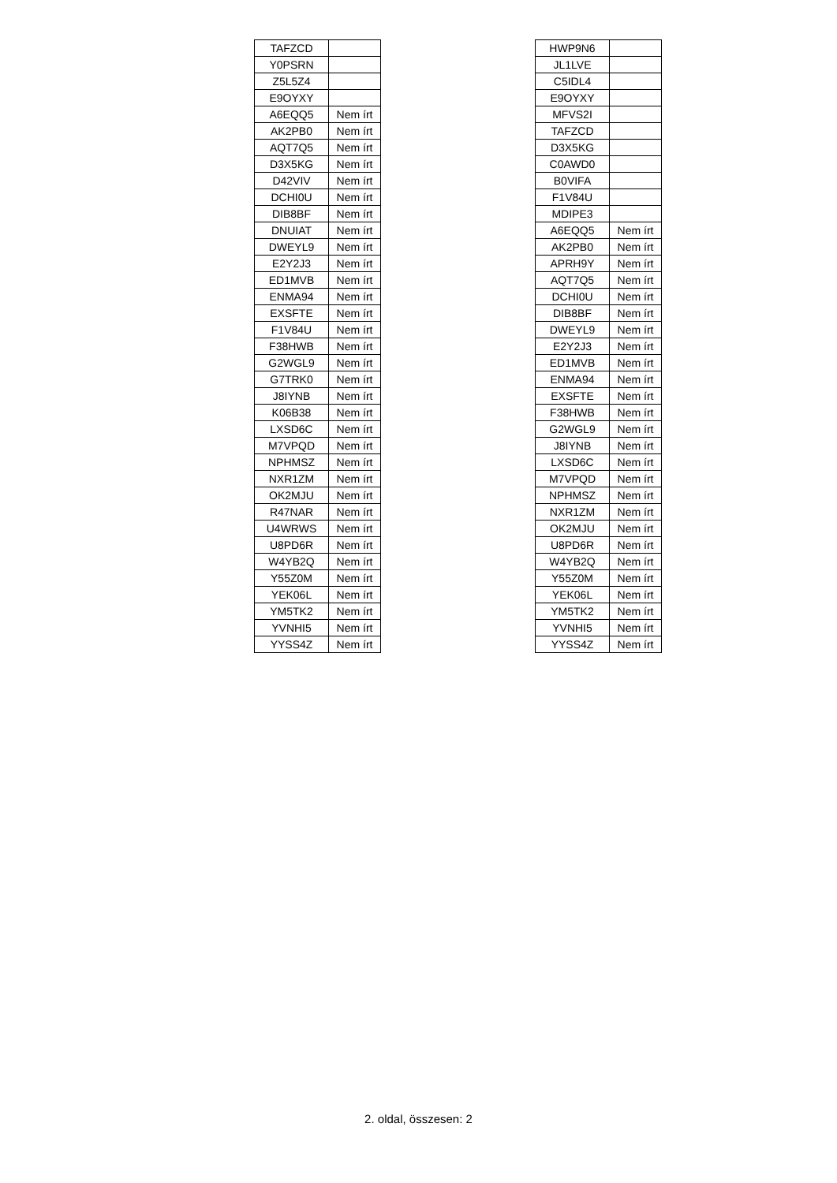| TAFZCD | |
| Y0PSRN | |
| Z5L5Z4 | |
| E9OYXY | |
| A6EQQ5 | Nem írt |
| AK2PB0 | Nem írt |
| AQT7Q5 | Nem írt |
| D3X5KG | Nem írt |
| D42VIV | Nem írt |
| DCHI0U | Nem írt |
| DIB8BF | Nem írt |
| DNUIAT | Nem írt |
| DWEYL9 | Nem írt |
| E2Y2J3 | Nem írt |
| ED1MVB | Nem írt |
| ENMA94 | Nem írt |
| EXSFTE | Nem írt |
| F1V84U | Nem írt |
| F38HWB | Nem írt |
| G2WGL9 | Nem írt |
| G7TRK0 | Nem írt |
| J8IYNB | Nem írt |
| K06B38 | Nem írt |
| LXSD6C | Nem írt |
| M7VPQD | Nem írt |
| NPHMSZ | Nem írt |
| NXR1ZM | Nem írt |
| OK2MJU | Nem írt |
| R47NAR | Nem írt |
| U4WRWS | Nem írt |
| U8PD6R | Nem írt |
| W4YB2Q | Nem írt |
| Y55Z0M | Nem írt |
| YEK06L | Nem írt |
| YM5TK2 | Nem írt |
| YVNHI5 | Nem írt |
| YYSS4Z | Nem írt |
| HWP9N6 | |
| JL1LVE | |
| C5IDL4 | |
| E9OYXY | |
| MFVS2I | |
| TAFZCD | |
| D3X5KG | |
| C0AWD0 | |
| B0VIFA | |
| F1V84U | |
| MDIPE3 | |
| A6EQQ5 | Nem írt |
| AK2PB0 | Nem írt |
| APRH9Y | Nem írt |
| AQT7Q5 | Nem írt |
| DCHI0U | Nem írt |
| DIB8BF | Nem írt |
| DWEYL9 | Nem írt |
| E2Y2J3 | Nem írt |
| ED1MVB | Nem írt |
| ENMA94 | Nem írt |
| EXSFTE | Nem írt |
| F38HWB | Nem írt |
| G2WGL9 | Nem írt |
| J8IYNB | Nem írt |
| LXSD6C | Nem írt |
| M7VPQD | Nem írt |
| NPHMSZ | Nem írt |
| NXR1ZM | Nem írt |
| OK2MJU | Nem írt |
| U8PD6R | Nem írt |
| W4YB2Q | Nem írt |
| Y55Z0M | Nem írt |
| YEK06L | Nem írt |
| YM5TK2 | Nem írt |
| YVNHI5 | Nem írt |
| YYSS4Z | Nem írt |
2. oldal, összesen: 2